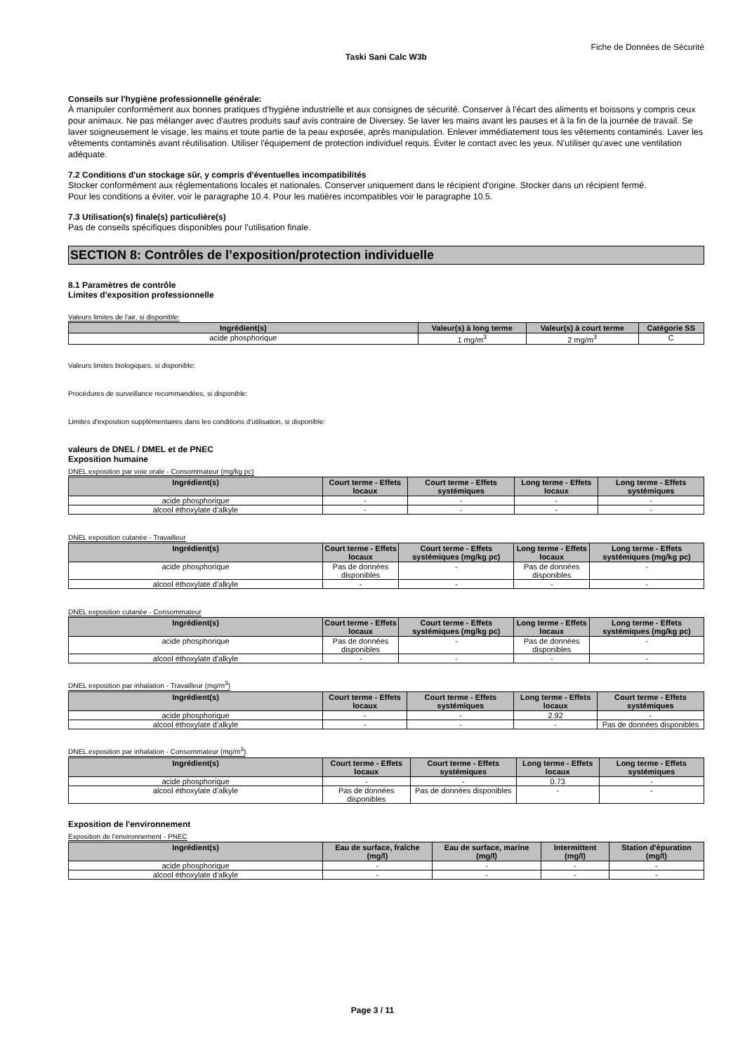Fiche de Données de Sécurité
Taski Sani Calc W3b
Conseils sur l'hygiène professionnelle générale:
À manipuler conformément aux bonnes pratiques d'hygiène industrielle et aux consignes de sécurité. Conserver à l'écart des aliments et boissons y compris ceux pour animaux. Ne pas mélanger avec d'autres produits sauf avis contraire de Diversey. Se laver les mains avant les pauses et à la fin de la journée de travail. Se laver soigneusement le visage, les mains et toute partie de la peau exposée, après manipulation. Enlever immédiatement tous les vêtements contaminés. Laver les vêtements contaminés avant réutilisation. Utiliser l'équipement de protection individuel requis. Éviter le contact avec les yeux. N'utiliser qu'avec une ventilation adéquate.
7.2 Conditions d'un stockage sûr, y compris d'éventuelles incompatibilités
Stocker conformément aux réglementations locales et nationales. Conserver uniquement dans le récipient d'origine. Stocker dans un récipient fermé.
Pour les conditions a éviter, voir le paragraphe 10.4. Pour les matières incompatibles voir le paragraphe 10.5.
7.3 Utilisation(s) finale(s) particulière(s)
Pas de conseils spécifiques disponibles pour l'utilisation finale.
SECTION 8: Contrôles de l’exposition/protection individuelle
8.1 Paramètres de contrôle
Limites d'exposition professionnelle
Valeurs limites de l'air, si disponible:
| Ingrédient(s) | Valeur(s) à long terme | Valeur(s) à court terme | Catégorie SS |
| --- | --- | --- | --- |
| acide phosphorique | 1 mg/m<sup>3</sup> | 2 mg/m<sup>3</sup> | C |
Valeurs limites biologiques, si disponible:
Procédures de surveillance recommandées, si disponible:
Limites d'exposition supplémentaires dans les conditions d'utilisation, si disponible:
valeurs de DNEL / DMEL et de PNEC
Exposition humaine
DNEL exposition par voie orale - Consommateur (mg/kg pc)
| Ingrédient(s) | Court terme - Effets locaux | Court terme - Effets systémiques | Long terme - Effets locaux | Long terme - Effets systémiques |
| --- | --- | --- | --- | --- |
| acide phosphorique | - | - | - | - |
| alcool éthoxylate d'alkyle | - | - | - | - |
DNEL exposition cutanée - Travailleur
| Ingrédient(s) | Court terme - Effets locaux | Court terme - Effets systémiques (mg/kg pc) | Long terme - Effets locaux | Long terme - Effets systémiques (mg/kg pc) |
| --- | --- | --- | --- | --- |
| acide phosphorique | Pas de données disponibles | - | Pas de données disponibles | - |
| alcool éthoxylate d'alkyle | - | - | - | - |
DNEL exposition cutanée - Consommateur
| Ingrédient(s) | Court terme - Effets locaux | Court terme - Effets systémiques (mg/kg pc) | Long terme - Effets locaux | Long terme - Effets systémiques (mg/kg pc) |
| --- | --- | --- | --- | --- |
| acide phosphorique | Pas de données disponibles | - | Pas de données disponibles | - |
| alcool éthoxylate d'alkyle | - | - | - | - |
DNEL exposition par inhalation - Travailleur (mg/m<sup>3</sup>)
| Ingrédient(s) | Court terme - Effets locaux | Court terme - Effets systémiques | Long terme - Effets locaux | Court terme - Effets systémiques |
| --- | --- | --- | --- | --- |
| acide phosphorique | - | - | 2.92 | - |
| alcool éthoxylate d'alkyle | - | - | - | Pas de données disponibles |
DNEL exposition par inhalation - Consommateur (mg/m<sup>3</sup>)
| Ingrédient(s) | Court terme - Effets locaux | Court terme - Effets systémiques | Long terme - Effets locaux | Long terme - Effets systémiques |
| --- | --- | --- | --- | --- |
| acide phosphorique | - | - | 0.73 | - |
| alcool éthoxylate d'alkyle | Pas de données disponibles | Pas de données disponibles | - | - |
Exposition de l'environnement
Exposition de l'environnement - PNEC
| Ingrédient(s) | Eau de surface, fraîche (mg/l) | Eau de surface, marine (mg/l) | Intermittent (mg/l) | Station d'épuration (mg/l) |
| --- | --- | --- | --- | --- |
| acide phosphorique | - | - | - | - |
| alcool éthoxylate d'alkyle | - | - | - | - |
Page 3 / 11